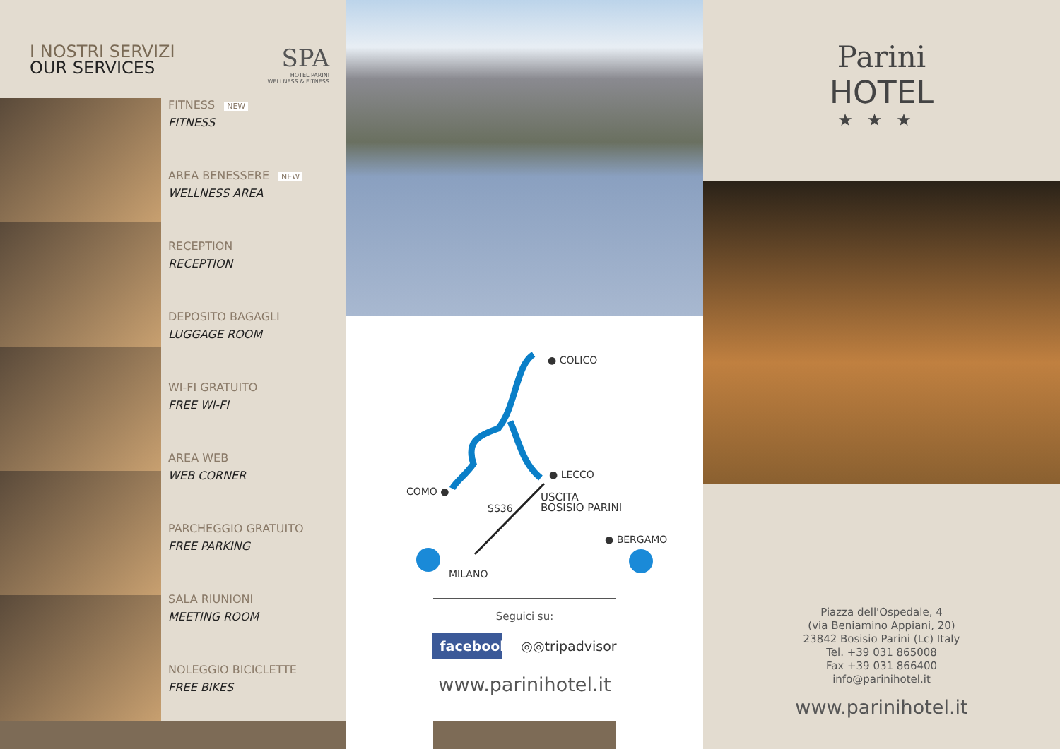I NOSTRI SERVIZI
OUR SERVICES
SPA
HOTEL PARINI
WELLNESS & FITNESS
FITNESS NEW
FITNESS
AREA BENESSERE NEW
WELLNESS AREA
RECEPTION
RECEPTION
DEPOSITO BAGAGLI
LUGGAGE ROOM
WI-FI GRATUITO
FREE WI-FI
AREA WEB
WEB CORNER
PARCHEGGIO GRATUITO
FREE PARKING
SALA RIUNIONI
MEETING ROOM
NOLEGGIO BICICLETTE
FREE BIKES
● COLICO
● LECCO
COMO ●
SS36
USCITA
BOSISIO PARINI
● BERGAMO
MILANO
Seguici su:
facebook
◎◎tripadvisor
www.parinihotel.it
Parini
HOTEL
★★★
Piazza dell'Ospedale, 4
(via Beniamino Appiani, 20)
23842 Bosisio Parini (Lc) Italy
Tel. +39 031 865008
Fax +39 031 866400
info@parinihotel.it
www.parinihotel.it